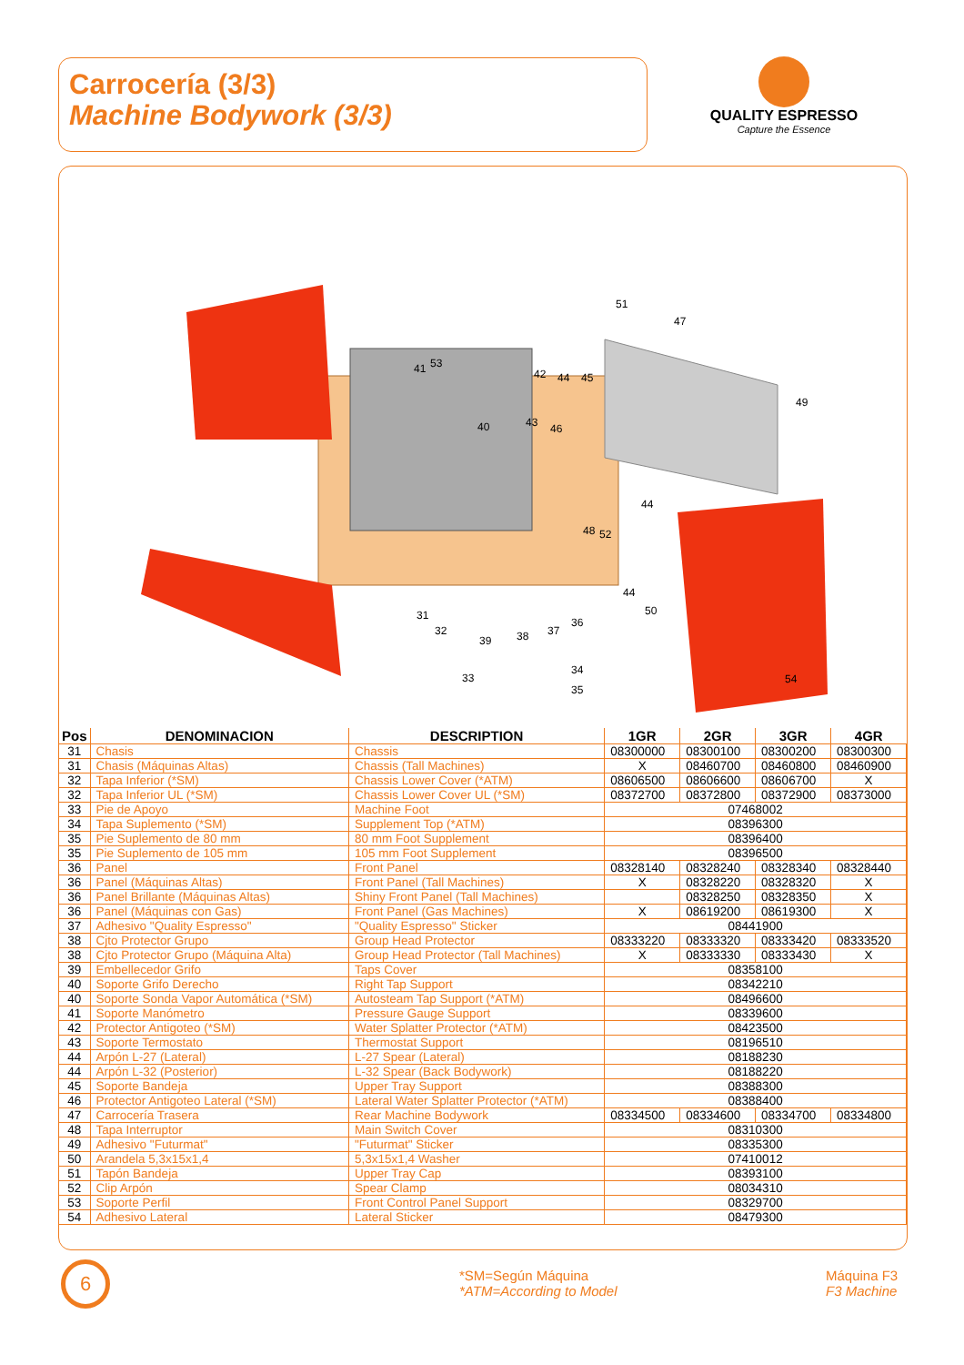Carrocería (3/3)
Machine Bodywork (3/3)
QUALITY ESPRESSO
Capture the Essence
51
47
49
41
53
42
44
45
40
43
46
44
48
52
44
50
31
32
39
38
37
36
34
35
33
54
| Pos | DENOMINACION | DESCRIPTION | 1GR | 2GR | 3GR | 4GR |
| --- | --- | --- | --- | --- | --- | --- |
| 31 | Chasis | Chassis | 08300000 | 08300100 | 08300200 | 08300300 |
| 31 | Chasis (Máquinas Altas) | Chassis (Tall Machines) | X | 08460700 | 08460800 | 08460900 |
| 32 | Tapa Inferior (*SM) | Chassis Lower Cover (*ATM) | 08606500 | 08606600 | 08606700 | X |
| 32 | Tapa Inferior UL (*SM) | Chassis Lower Cover UL (*SM) | 08372700 | 08372800 | 08372900 | 08373000 |
| 33 | Pie de Apoyo | Machine Foot | 07468002 | | | |
| 34 | Tapa Suplemento (*SM) | Supplement Top (*ATM) | 08396300 | | | |
| 35 | Pie Suplemento de 80 mm | 80 mm Foot Supplement | 08396400 | | | |
| 35 | Pie Suplemento de 105 mm | 105 mm Foot Supplement | 08396500 | | | |
| 36 | Panel | Front Panel | 08328140 | 08328240 | 08328340 | 08328440 |
| 36 | Panel (Máquinas Altas) | Front Panel (Tall Machines) | X | 08328220 | 08328320 | X |
| 36 | Panel Brillante (Máquinas Altas) | Shiny Front Panel (Tall Machines) | | 08328250 | 08328350 | X |
| 36 | Panel (Máquinas con Gas) | Front Panel (Gas Machines) | X | 08619200 | 08619300 | X |
| 37 | Adhesivo "Quality Espresso" | "Quality Espresso" Sticker | 08441900 | | | |
| 38 | Cjto Protector Grupo | Group Head Protector | 08333220 | 08333320 | 08333420 | 08333520 |
| 38 | Cjto Protector Grupo (Máquina Alta) | Group Head Protector (Tall Machines) | X | 08333330 | 08333430 | X |
| 39 | Embellecedor Grifo | Taps Cover | 08358100 | | | |
| 40 | Soporte Grifo Derecho | Right Tap Support | 08342210 | | | |
| 40 | Soporte Sonda Vapor Automática (*SM) | Autosteam Tap Support (*ATM) | 08496600 | | | |
| 41 | Soporte Manómetro | Pressure Gauge Support | 08339600 | | | |
| 42 | Protector Antigoteo (*SM) | Water Splatter Protector (*ATM) | 08423500 | | | |
| 43 | Soporte Termostato | Thermostat Support | 08196510 | | | |
| 44 | Arpón L-27 (Lateral) | L-27 Spear (Lateral) | 08188230 | | | |
| 44 | Arpón L-32 (Posterior) | L-32 Spear (Back Bodywork) | 08188220 | | | |
| 45 | Soporte Bandeja | Upper Tray Support | 08388300 | | | |
| 46 | Protector Antigoteo Lateral (*SM) | Lateral Water Splatter Protector (*ATM) | 08388400 | | | |
| 47 | Carrocería Trasera | Rear Machine Bodywork | 08334500 | 08334600 | 08334700 | 08334800 |
| 48 | Tapa Interruptor | Main Switch Cover | 08310300 | | | |
| 49 | Adhesivo "Futurmat" | "Futurmat" Sticker | 08335300 | | | |
| 50 | Arandela 5,3x15x1,4 | 5,3x15x1,4 Washer | 07410012 | | | |
| 51 | Tapón Bandeja | Upper Tray Cap | 08393100 | | | |
| 52 | Clip Arpón | Spear Clamp | 08034310 | | | |
| 53 | Soporte Perfil | Front Control Panel Support | 08329700 | | | |
| 54 | Adhesivo Lateral | Lateral Sticker | 08479300 | | | |
6
*SM=Según Máquina
*ATM=According to Model
Máquina F3
F3 Machine